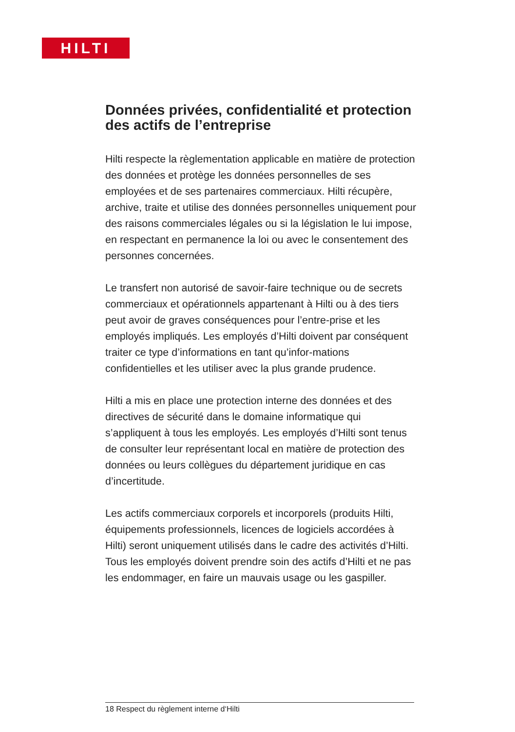HILTI
Données privées, confidentialité et protection des actifs de l’entreprise
Hilti respecte la règlementation applicable en matière de protection des données et protège les données personnelles de ses employées et de ses partenaires commerciaux. Hilti récupère, archive, traite et utilise des données personnelles uniquement pour des raisons commerciales légales ou si la législation le lui impose, en respectant en permanence la loi ou avec le consentement des personnes concernées.
Le transfert non autorisé de savoir-faire technique ou de secrets commerciaux et opérationnels appartenant à Hilti ou à des tiers peut avoir de graves conséquences pour l’entre-prise et les employés impliqués. Les employés d’Hilti doivent par conséquent traiter ce type d’informations en tant qu’infor-mations confidentielles et les utiliser avec la plus grande prudence.
Hilti a mis en place une protection interne des données et des directives de sécurité dans le domaine informatique qui s’appliquent à tous les employés. Les employés d’Hilti sont tenus de consulter leur représentant local en matière de protection des données ou leurs collègues du département juridique en cas d’incertitude.
Les actifs commerciaux corporels et incorporels (produits Hilti, équipements professionnels, licences de logiciels accordées à Hilti) seront uniquement utilisés dans le cadre des activités d’Hilti. Tous les employés doivent prendre soin des actifs d’Hilti et ne pas les endommager, en faire un mauvais usage ou les gaspiller.
18 Respect du règlement interne d‘Hilti